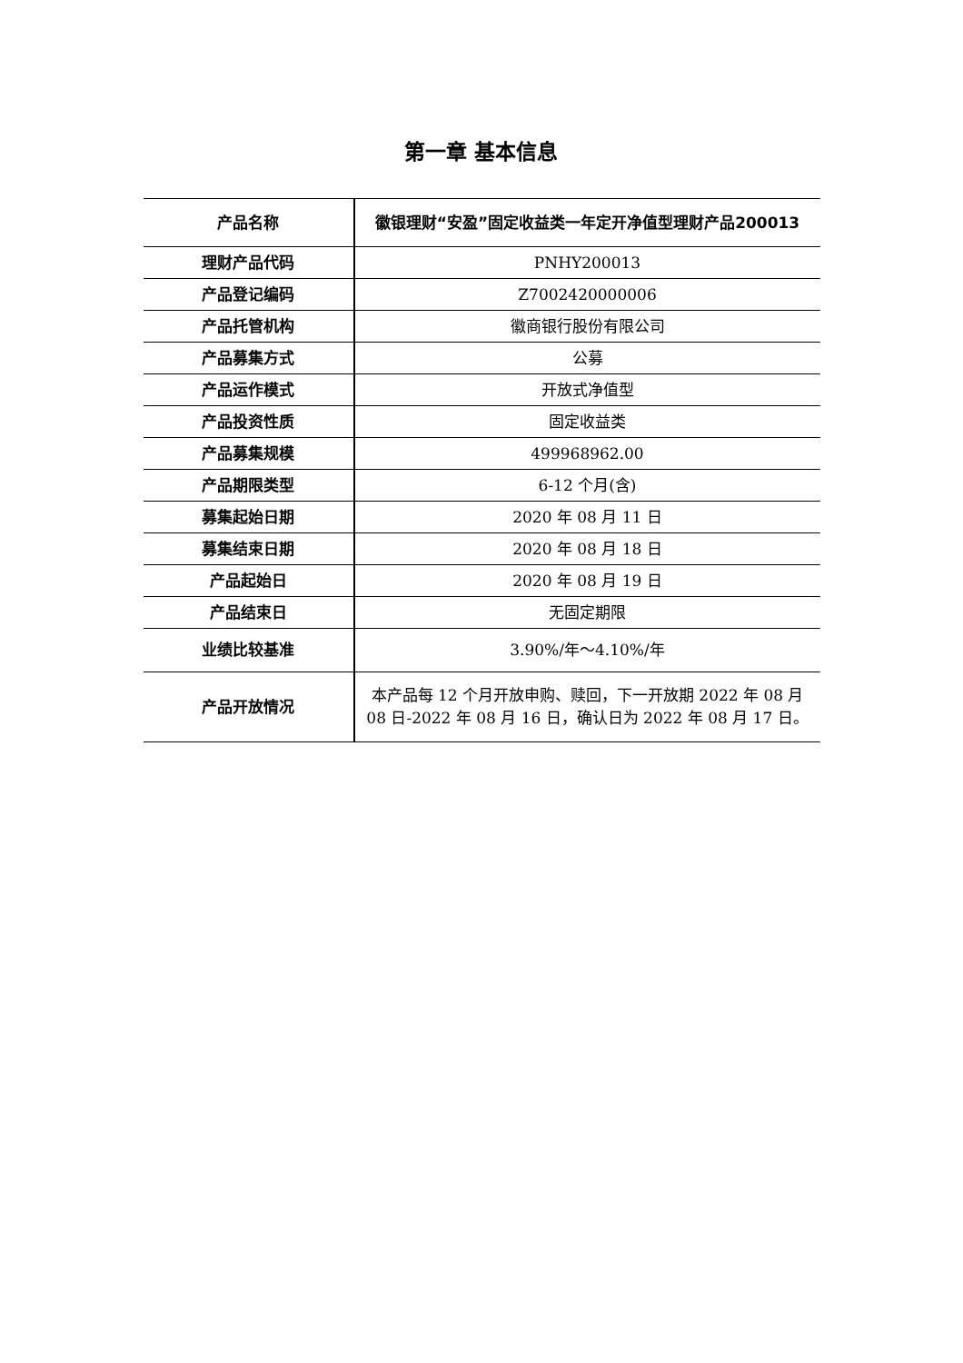第一章 基本信息
| 产品名称 | 徽银理财“安盈”固定收益类一年定开净值型理财产品200013 |
| 理财产品代码 | PNHY200013 |
| 产品登记编码 | Z7002420000006 |
| 产品托管机构 | 徽商银行股份有限公司 |
| 产品募集方式 | 公募 |
| 产品运作模式 | 开放式净值型 |
| 产品投资性质 | 固定收益类 |
| 产品募集规模 | 499968962.00 |
| 产品期限类型 | 6-12 个月(含) |
| 募集起始日期 | 2020 年 08 月 11 日 |
| 募集结束日期 | 2020 年 08 月 18 日 |
| 产品起始日 | 2020 年 08 月 19 日 |
| 产品结束日 | 无固定期限 |
| 业绩比较基准 | 3.90%/年～4.10%/年 |
| 产品开放情况 | 本产品每 12 个月开放申购、赎回，下一开放期 2022 年 08 月 08 日-2022 年 08 月 16 日，确认日为 2022 年 08 月 17 日。 |